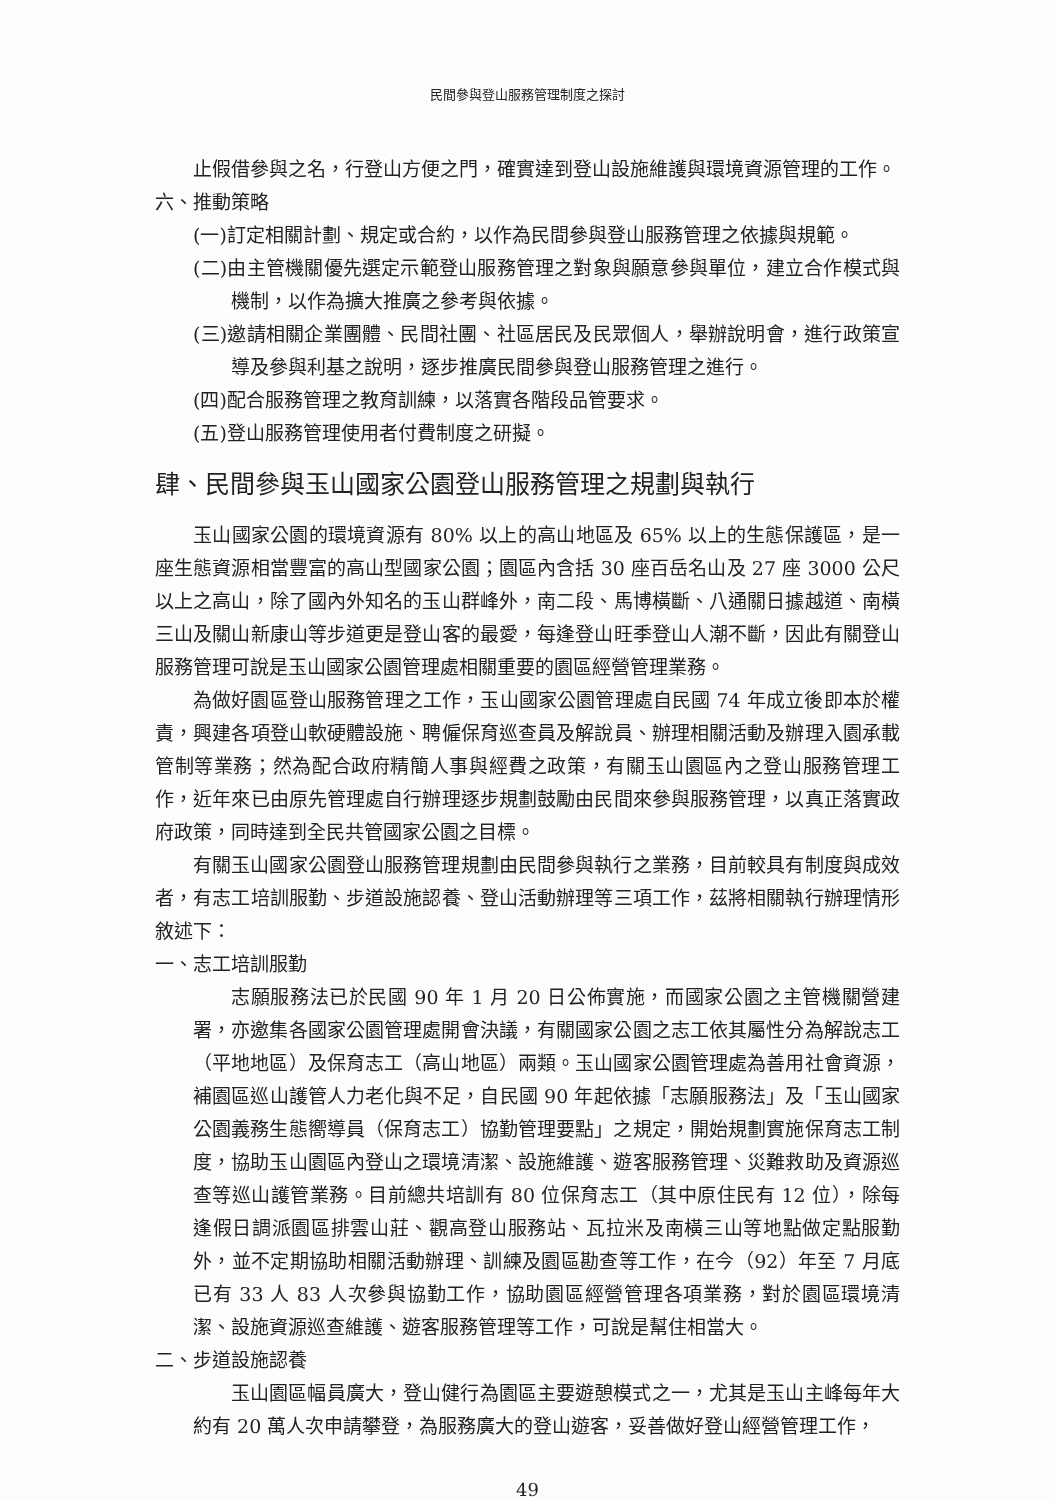民間參與登山服務管理制度之探討
止假借參與之名，行登山方便之門，確實達到登山設施維護與環境資源管理的工作。
六、推動策略
(一)訂定相關計劃、規定或合約，以作為民間參與登山服務管理之依據與規範。
(二)由主管機關優先選定示範登山服務管理之對象與願意參與單位，建立合作模式與機制，以作為擴大推廣之參考與依據。
(三)邀請相關企業團體、民間社團、社區居民及民眾個人，舉辦說明會，進行政策宣導及參與利基之說明，逐步推廣民間參與登山服務管理之進行。
(四)配合服務管理之教育訓練，以落實各階段品管要求。
(五)登山服務管理使用者付費制度之研擬。
肆、民間參與玉山國家公園登山服務管理之規劃與執行
玉山國家公園的環境資源有 80% 以上的高山地區及 65% 以上的生態保護區，是一座生態資源相當豐富的高山型國家公園；園區內含括 30 座百岳名山及 27 座 3000 公尺以上之高山，除了國內外知名的玉山群峰外，南二段、馬博橫斷、八通關日據越道、南橫三山及關山新康山等步道更是登山客的最愛，每逢登山旺季登山人潮不斷，因此有關登山服務管理可說是玉山國家公園管理處相關重要的園區經營管理業務。
為做好園區登山服務管理之工作，玉山國家公園管理處自民國 74 年成立後即本於權責，興建各項登山軟硬體設施、聘僱保育巡查員及解說員、辦理相關活動及辦理入園承載管制等業務；然為配合政府精簡人事與經費之政策，有關玉山園區內之登山服務管理工作，近年來已由原先管理處自行辦理逐步規劃鼓勵由民間來參與服務管理，以真正落實政府政策，同時達到全民共管國家公園之目標。
有關玉山國家公園登山服務管理規劃由民間參與執行之業務，目前較具有制度與成效者，有志工培訓服勤、步道設施認養、登山活動辦理等三項工作，茲將相關執行辦理情形敘述下：
一、志工培訓服勤
志願服務法已於民國 90 年 1 月 20 日公佈實施，而國家公園之主管機關營建署，亦邀集各國家公園管理處開會決議，有關國家公園之志工依其屬性分為解說志工（平地地區）及保育志工（高山地區）兩類。玉山國家公園管理處為善用社會資源，補園區巡山護管人力老化與不足，自民國 90 年起依據「志願服務法」及「玉山國家公園義務生態嚮導員（保育志工）協勤管理要點」之規定，開始規劃實施保育志工制度，協助玉山園區內登山之環境清潔、設施維護、遊客服務管理、災難救助及資源巡查等巡山護管業務。目前總共培訓有 80 位保育志工（其中原住民有 12 位），除每逢假日調派園區排雲山莊、觀高登山服務站、瓦拉米及南橫三山等地點做定點服勤外，並不定期協助相關活動辦理、訓練及園區勘查等工作，在今（92）年至 7 月底已有 33 人 83 人次參與協勤工作，協助園區經營管理各項業務，對於園區環境清潔、設施資源巡查維護、遊客服務管理等工作，可說是幫住相當大。
二、步道設施認養
玉山園區幅員廣大，登山健行為園區主要遊憩模式之一，尤其是玉山主峰每年大約有 20 萬人次申請攀登，為服務廣大的登山遊客，妥善做好登山經營管理工作，
49